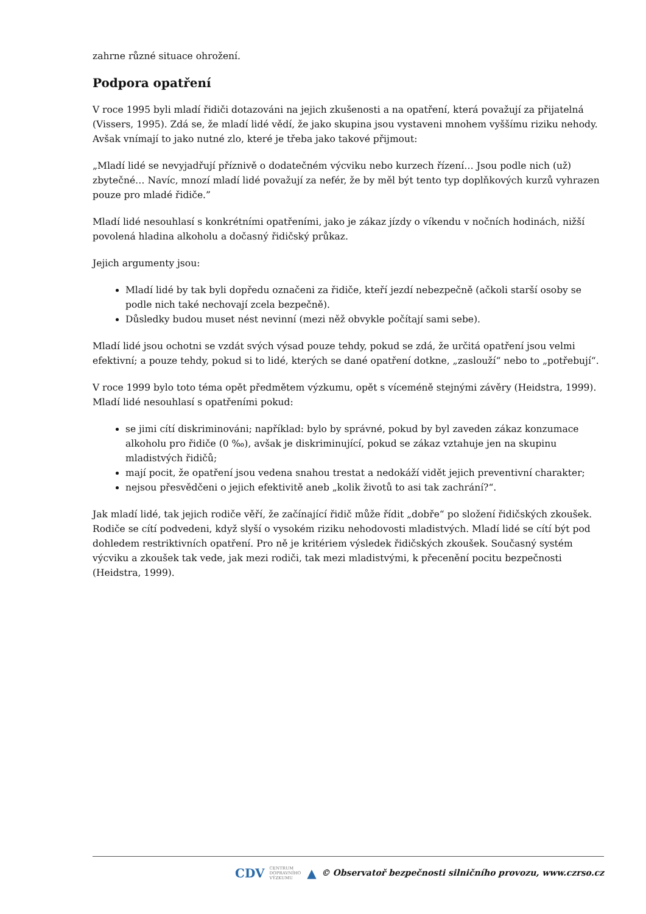zahrne různé situace ohrožení.
Podpora opatření
V roce 1995 byli mladí řidiči dotazováni na jejich zkušenosti a na opatření, která považují za přijatelná (Vissers, 1995). Zdá se, že mladí lidé vědí, že jako skupina jsou vystaveni mnohem vyššímu riziku nehody. Avšak vnímají to jako nutné zlo, které je třeba jako takové přijmout:
„Mladí lidé se nevyjadřují příznivě o dodatečném výcviku nebo kurzech řízení… Jsou podle nich (už) zbytečné… Navíc, mnozí mladí lidé považují za nefér, že by měl být tento typ doplňkových kurzů vyhrazen pouze pro mladé řidiče.”
Mladí lidé nesouhlasí s konkrétními opatřeními, jako je zákaz jízdy o víkendu v nočních hodinách, nižší povolená hladina alkoholu a dočasný řidičský průkaz.
Jejich argumenty jsou:
Mladí lidé by tak byli dopředu označeni za řidiče, kteří jezdí nebezpečně (ačkoli starší osoby se podle nich také nechovají zcela bezpečně).
Důsledky budou muset nést nevinní (mezi něž obvykle počítají sami sebe).
Mladí lidé jsou ochotni se vzdát svých výsad pouze tehdy, pokud se zdá, že určitá opatření jsou velmi efektivní; a pouze tehdy, pokud si to lidé, kterých se dané opatření dotkne, „zaslouží“ nebo to „potřebují“.
V roce 1999 bylo toto téma opět předmětem výzkumu, opět s víceméně stejnými závěry (Heidstra, 1999). Mladí lidé nesouhlasí s opatřeními pokud:
se jimi cítí diskriminováni; například: bylo by správné, pokud by byl zaveden zákaz konzumace alkoholu pro řidiče (0 ‰), avšak je diskriminující, pokud se zákaz vztahuje jen na skupinu mladistvých řidičů;
mají pocit, že opatření jsou vedena snahou trestat a nedokáží vidět jejich preventivní charakter;
nejsou přesvědčeni o jejich efektivitě aneb „kolik životů to asi tak zachrání?“.
Jak mladí lidé, tak jejich rodiče věří, že začínající řidič může řídit „dobře“ po složení řidičských zkoušek. Rodiče se cítí podvedeni, když slyší o vysokém riziku nehodovosti mladistvých. Mladí lidé se cítí být pod dohledem restriktivních opatření. Pro ně je kritériem výsledek řidičských zkoušek. Současný systém výcviku a zkoušek tak vede, jak mezi rodiči, tak mezi mladistvými, k přecenění pocitu bezpečnosti (Heidstra, 1999).
CDV CENTRUM
DOPRAVNÍHO
VÝZKUMU ▲ © Observatoř bezpečnosti silničního provozu, www.czrso.cz